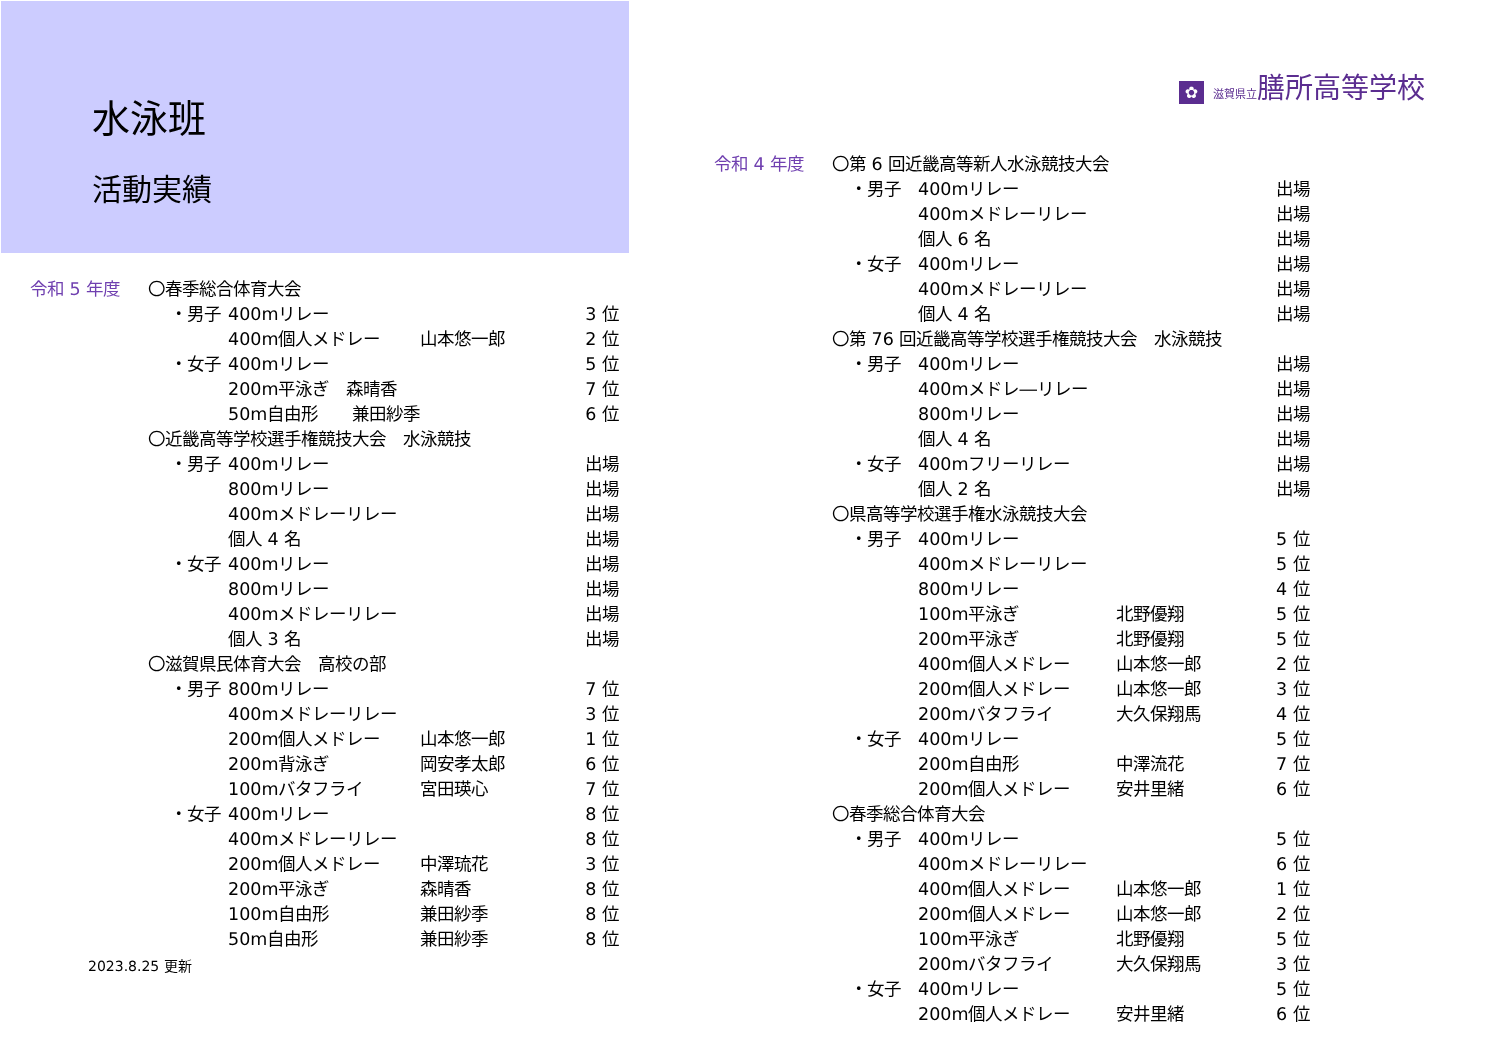水泳班
活動実績
| 令和 5 年度 | 〇春季総合体育大会 | | | |
| | ・男子 | 400mリレー | | 3 位 |
| | | 400m個人メドレー | 山本悠一郎 | 2 位 |
| | ・女子 | 400mリレー | | 5 位 |
| | | 200m平泳ぎ 森晴香 | | 7 位 |
| | | 50m自由形 兼田紗季 | | 6 位 |
| | 〇近畿高等学校選手権競技大会 水泳競技 | | | |
| | ・男子 | 400mリレー | | 出場 |
| | | 800mリレー | | 出場 |
| | | 400mメドレーリレー | | 出場 |
| | | 個人 4 名 | | 出場 |
| | ・女子 | 400mリレー | | 出場 |
| | | 800mリレー | | 出場 |
| | | 400mメドレーリレー | | 出場 |
| | | 個人 3 名 | | 出場 |
| | 〇滋賀県民体育大会 高校の部 | | | |
| | ・男子 | 800mリレー | | 7 位 |
| | | 400mメドレーリレー | | 3 位 |
| | | 200m個人メドレー | 山本悠一郎 | 1 位 |
| | | 200m背泳ぎ | 岡安孝太郎 | 6 位 |
| | | 100mバタフライ | 宮田瑛心 | 7 位 |
| | ・女子 | 400mリレー | | 8 位 |
| | | 400mメドレーリレー | | 8 位 |
| | | 200m個人メドレー | 中澤琉花 | 3 位 |
| | | 200m平泳ぎ | 森晴香 | 8 位 |
| | | 100m自由形 | 兼田紗季 | 8 位 |
| | | 50m自由形 | 兼田紗季 | 8 位 |
2023.8.25 更新
✿ 滋賀県立膳所高等学校
| 令和 4 年度 | 〇第 6 回近畿高等新人水泳競技大会 | | | |
| | ・男子 | 400mリレー | | 出場 |
| | | 400mメドレーリレー | | 出場 |
| | | 個人 6 名 | | 出場 |
| | ・女子 | 400mリレー | | 出場 |
| | | 400mメドレーリレー | | 出場 |
| | | 個人 4 名 | | 出場 |
| | 〇第 76 回近畿高等学校選手権競技大会 水泳競技 | | | |
| | ・男子 | 400mリレー | | 出場 |
| | | 400mメドレ―リレー | | 出場 |
| | | 800mリレー | | 出場 |
| | | 個人 4 名 | | 出場 |
| | ・女子 | 400mフリーリレー | | 出場 |
| | | 個人 2 名 | | 出場 |
| | 〇県高等学校選手権水泳競技大会 | | | |
| | ・男子 | 400mリレー | | 5 位 |
| | | 400mメドレーリレー | | 5 位 |
| | | 800mリレー | | 4 位 |
| | | 100m平泳ぎ | 北野優翔 | 5 位 |
| | | 200m平泳ぎ | 北野優翔 | 5 位 |
| | | 400m個人メドレー | 山本悠一郎 | 2 位 |
| | | 200m個人メドレー | 山本悠一郎 | 3 位 |
| | | 200mバタフライ | 大久保翔馬 | 4 位 |
| | ・女子 | 400mリレー | | 5 位 |
| | | 200m自由形 | 中澤流花 | 7 位 |
| | | 200m個人メドレー | 安井里緒 | 6 位 |
| | 〇春季総合体育大会 | | | |
| | ・男子 | 400mリレー | | 5 位 |
| | | 400mメドレーリレー | | 6 位 |
| | | 400m個人メドレー | 山本悠一郎 | 1 位 |
| | | 200m個人メドレー | 山本悠一郎 | 2 位 |
| | | 100m平泳ぎ | 北野優翔 | 5 位 |
| | | 200mバタフライ | 大久保翔馬 | 3 位 |
| | ・女子 | 400mリレー | | 5 位 |
| | | 200m個人メドレー | 安井里緒 | 6 位 |